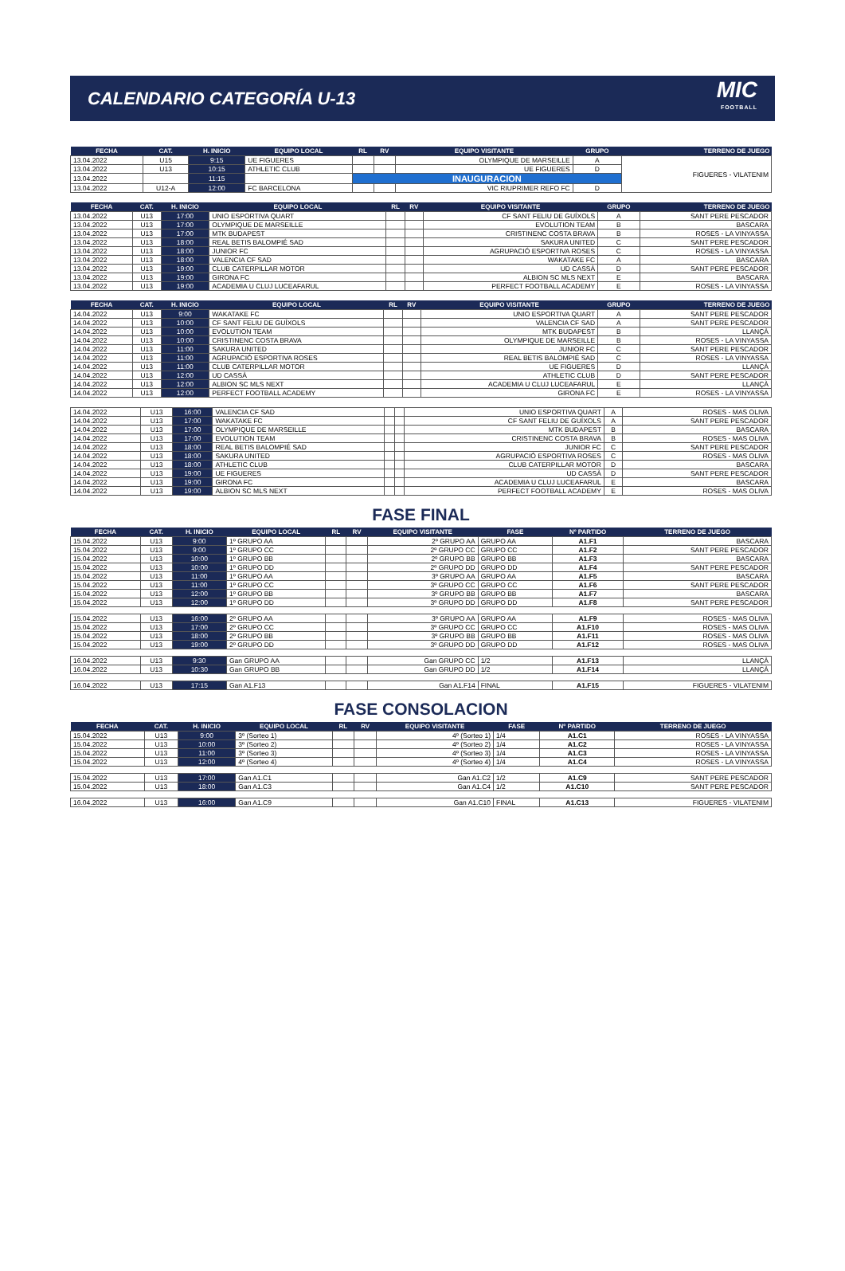CALENDARIO CATEGORÍA U-13
MIC
FOOTBALL
| FECHA | CAT. | H. INICIO | EQUIPO LOCAL | RL | RV | EQUIPO VISITANTE | GRUPO | TERRENO DE JUEGO |
| --- | --- | --- | --- | --- | --- | --- | --- | --- |
| 13.04.2022 | U15 | 9:15 | UE FIGUERES | | | OLYMPIQUE DE MARSEILLE | A | FIGUERES - VILATENIM |
| 13.04.2022 | U13 | 10:15 | ATHLETIC CLUB | | | UE FIGUERES | D | |
| 13.04.2022 | | 11:15 | | INAUGURACION | | | | |
| 13.04.2022 | U12-A | 12:00 | FC BARCELONA | | | VIC RIUPRIMER REFO FC | D | |
| FECHA | CAT. | H. INICIO | EQUIPO LOCAL | RL | RV | EQUIPO VISITANTE | GRUPO | TERRENO DE JUEGO |
| --- | --- | --- | --- | --- | --- | --- | --- | --- |
| 13.04.2022 | U13 | 17:00 | UNIO ESPORTIVA QUART | | | CF SANT FELIU DE GUÍXOLS | A | SANT PERE PESCADOR |
| 13.04.2022 | U13 | 17:00 | OLYMPIQUE DE MARSEILLE | | | EVOLUTION TEAM | B | BASCARA |
| 13.04.2022 | U13 | 17:00 | MTK BUDAPEST | | | CRISTINENC COSTA BRAVA | B | ROSES - LA VINYASSA |
| 13.04.2022 | U13 | 18:00 | REAL BETIS BALOMPIÉ SAD | | | SAKURA UNITED | C | SANT PERE PESCADOR |
| 13.04.2022 | U13 | 18:00 | JUNIOR FC | | | AGRUPACIÓ ESPORTIVA ROSES | C | ROSES - LA VINYASSA |
| 13.04.2022 | U13 | 18:00 | VALENCIA CF SAD | | | WAKATAKE FC | A | BASCARA |
| 13.04.2022 | U13 | 19:00 | CLUB CATERPILLAR MOTOR | | | UD CASSÀ | D | SANT PERE PESCADOR |
| 13.04.2022 | U13 | 19:00 | GIRONA FC | | | ALBION SC MLS NEXT | E | BASCARA |
| 13.04.2022 | U13 | 19:00 | ACADEMIA U CLUJ LUCEAFARUL | | | PERFECT FOOTBALL ACADEMY | E | ROSES - LA VINYASSA |
| FECHA | CAT. | H. INICIO | EQUIPO LOCAL | RL | RV | EQUIPO VISITANTE | GRUPO | TERRENO DE JUEGO |
| --- | --- | --- | --- | --- | --- | --- | --- | --- |
| 14.04.2022 | U13 | 9:00 | WAKATAKE FC | | | UNIO ESPORTIVA QUART | A | SANT PERE PESCADOR |
| 14.04.2022 | U13 | 10:00 | CF SANT FELIU DE GUÍXOLS | | | VALENCIA CF SAD | A | SANT PERE PESCADOR |
| 14.04.2022 | U13 | 10:00 | EVOLUTION TEAM | | | MTK BUDAPEST | B | LLANÇÀ |
| 14.04.2022 | U13 | 10:00 | CRISTINENC COSTA BRAVA | | | OLYMPIQUE DE MARSEILLE | B | ROSES - LA VINYASSA |
| 14.04.2022 | U13 | 11:00 | SAKURA UNITED | | | JUNIOR FC | C | SANT PERE PESCADOR |
| 14.04.2022 | U13 | 11:00 | AGRUPACIÓ ESPORTIVA ROSES | | | REAL BETIS BALOMPIÉ SAD | C | ROSES - LA VINYASSA |
| 14.04.2022 | U13 | 11:00 | CLUB CATERPILLAR MOTOR | | | UE FIGUERES | D | LLANÇÀ |
| 14.04.2022 | U13 | 12:00 | UD CASSÀ | | | ATHLETIC CLUB | D | SANT PERE PESCADOR |
| 14.04.2022 | U13 | 12:00 | ALBION SC MLS NEXT | | | ACADEMIA U CLUJ LUCEAFARUL | E | LLANÇÀ |
| 14.04.2022 | U13 | 12:00 | PERFECT FOOTBALL ACADEMY | | | GIRONA FC | E | ROSES - LA VINYASSA |
| 14.04.2022 | U13 | 16:00 | VALENCIA CF SAD | | | UNIO ESPORTIVA QUART | A | ROSES - MAS OLIVA |
| 14.04.2022 | U13 | 17:00 | WAKATAKE FC | | | CF SANT FELIU DE GUÍXOLS | A | SANT PERE PESCADOR |
| 14.04.2022 | U13 | 17:00 | OLYMPIQUE DE MARSEILLE | | | MTK BUDAPEST | B | BASCARA |
| 14.04.2022 | U13 | 17:00 | EVOLUTION TEAM | | | CRISTINENC COSTA BRAVA | B | ROSES - MAS OLIVA |
| 14.04.2022 | U13 | 18:00 | REAL BETIS BALOMPIÉ SAD | | | JUNIOR FC | C | SANT PERE PESCADOR |
| 14.04.2022 | U13 | 18:00 | SAKURA UNITED | | | AGRUPACIÓ ESPORTIVA ROSES | C | ROSES - MAS OLIVA |
| 14.04.2022 | U13 | 18:00 | ATHLETIC CLUB | | | CLUB CATERPILLAR MOTOR | D | BASCARA |
| 14.04.2022 | U13 | 19:00 | UE FIGUERES | | | UD CASSÀ | D | SANT PERE PESCADOR |
| 14.04.2022 | U13 | 19:00 | GIRONA FC | | | ACADEMIA U CLUJ LUCEAFARUL | E | BASCARA |
| 14.04.2022 | U13 | 19:00 | ALBION SC MLS NEXT | | | PERFECT FOOTBALL ACADEMY | E | ROSES - MAS OLIVA |
FASE FINAL
| FECHA | CAT. | H. INICIO | EQUIPO LOCAL | RL | RV | EQUIPO VISITANTE | FASE | Nº PARTIDO | TERRENO DE JUEGO |
| --- | --- | --- | --- | --- | --- | --- | --- | --- | --- |
| 15.04.2022 | U13 | 9:00 | 1º GRUPO AA | | | 2º GRUPO AA | GRUPO AA | A1.F1 | BASCARA |
| 15.04.2022 | U13 | 9:00 | 1º GRUPO CC | | | 2º GRUPO CC | GRUPO CC | A1.F2 | SANT PERE PESCADOR |
| 15.04.2022 | U13 | 10:00 | 1º GRUPO BB | | | 2º GRUPO BB | GRUPO BB | A1.F3 | BASCARA |
| 15.04.2022 | U13 | 10:00 | 1º GRUPO DD | | | 2º GRUPO DD | GRUPO DD | A1.F4 | SANT PERE PESCADOR |
| 15.04.2022 | U13 | 11:00 | 1º GRUPO AA | | | 3º GRUPO AA | GRUPO AA | A1.F5 | BASCARA |
| 15.04.2022 | U13 | 11:00 | 1º GRUPO CC | | | 3º GRUPO CC | GRUPO CC | A1.F6 | SANT PERE PESCADOR |
| 15.04.2022 | U13 | 12:00 | 1º GRUPO BB | | | 3º GRUPO BB | GRUPO BB | A1.F7 | BASCARA |
| 15.04.2022 | U13 | 12:00 | 1º GRUPO DD | | | 3º GRUPO DD | GRUPO DD | A1.F8 | SANT PERE PESCADOR |
| 15.04.2022 | U13 | 16:00 | 2º GRUPO AA | | | 3º GRUPO AA | GRUPO AA | A1.F9 | ROSES - MAS OLIVA |
| 15.04.2022 | U13 | 17:00 | 2º GRUPO CC | | | 3º GRUPO CC | GRUPO CC | A1.F10 | ROSES - MAS OLIVA |
| 15.04.2022 | U13 | 18:00 | 2º GRUPO BB | | | 3º GRUPO BB | GRUPO BB | A1.F11 | ROSES - MAS OLIVA |
| 15.04.2022 | U13 | 19:00 | 2º GRUPO DD | | | 3º GRUPO DD | GRUPO DD | A1.F12 | ROSES - MAS OLIVA |
| 16.04.2022 | U13 | 9:30 | Gan GRUPO AA | | | Gan GRUPO CC | 1/2 | A1.F13 | LLANÇÀ |
| 16.04.2022 | U13 | 10:30 | Gan GRUPO BB | | | Gan GRUPO DD | 1/2 | A1.F14 | LLANÇÀ |
| 16.04.2022 | U13 | 17:15 | Gan A1.F13 | | | Gan A1.F14 | FINAL | A1.F15 | FIGUERES - VILATENIM |
FASE CONSOLACION
| FECHA | CAT. | H. INICIO | EQUIPO LOCAL | RL | RV | EQUIPO VISITANTE | FASE | Nº PARTIDO | TERRENO DE JUEGO |
| --- | --- | --- | --- | --- | --- | --- | --- | --- | --- |
| 15.04.2022 | U13 | 9:00 | 3º (Sorteo 1) | | | 4º (Sorteo 1) | 1/4 | A1.C1 | ROSES - LA VINYASSA |
| 15.04.2022 | U13 | 10:00 | 3º (Sorteo 2) | | | 4º (Sorteo 2) | 1/4 | A1.C2 | ROSES - LA VINYASSA |
| 15.04.2022 | U13 | 11:00 | 3º (Sorteo 3) | | | 4º (Sorteo 3) | 1/4 | A1.C3 | ROSES - LA VINYASSA |
| 15.04.2022 | U13 | 12:00 | 4º (Sorteo 4) | | | 4º (Sorteo 4) | 1/4 | A1.C4 | ROSES - LA VINYASSA |
| 15.04.2022 | U13 | 17:00 | Gan A1.C1 | | | Gan A1.C2 | 1/2 | A1.C9 | SANT PERE PESCADOR |
| 15.04.2022 | U13 | 18:00 | Gan A1.C3 | | | Gan A1.C4 | 1/2 | A1.C10 | SANT PERE PESCADOR |
| 16.04.2022 | U13 | 16:00 | Gan A1.C9 | | | Gan A1.C10 | FINAL | A1.C13 | FIGUERES - VILATENIM |